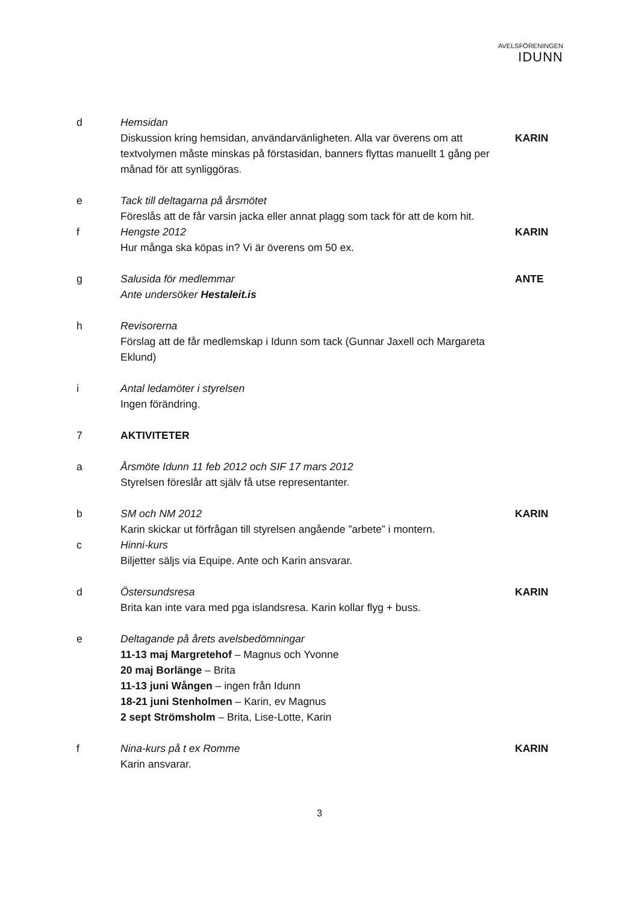AVELSFÖRENINGEN
IDUNN
d Hemsidan
Diskussion kring hemsidan, användarvänligheten. Alla var överens om att textvolymen måste minskas på förstasidan, banners flyttas manuellt 1 gång per månad för att synliggöras.
KARIN
e Tack till deltagarna på årsmötet
Föreslås att de får varsin jacka eller annat plagg som tack för att de kom hit.
f Hengste 2012
Hur många ska köpas in? Vi är överens om 50 ex.
KARIN
g Salusida för medlemmar
Ante undersöker Hestaleit.is
ANTE
h Revisorerna
Förslag att de får medlemskap i Idunn som tack (Gunnar Jaxell och Margareta Eklund)
i Antal ledamöter i styrelsen
Ingen förändring.
7 AKTIVITETER
a Årsmöte Idunn 11 feb 2012 och SIF 17 mars 2012
Styrelsen föreslår att själv få utse representanter.
b SM och NM 2012
Karin skickar ut förfrågan till styrelsen angående ”arbete” i montern.
KARIN
c Hinni-kurs
Biljetter säljs via Equipe. Ante och Karin ansvarar.
d Östersundsresa
Brita kan inte vara med pga islandsresa. Karin kollar flyg + buss.
KARIN
e Deltagande på årets avelsbedömningar
11-13 maj Margretehof – Magnus och Yvonne
20 maj Borlänge – Brita
11-13 juni Wången – ingen från Idunn
18-21 juni Stenholmen – Karin, ev Magnus
2 sept Strömsholm – Brita, Lise-Lotte, Karin
f Nina-kurs på t ex Romme
Karin ansvarar.
KARIN
3